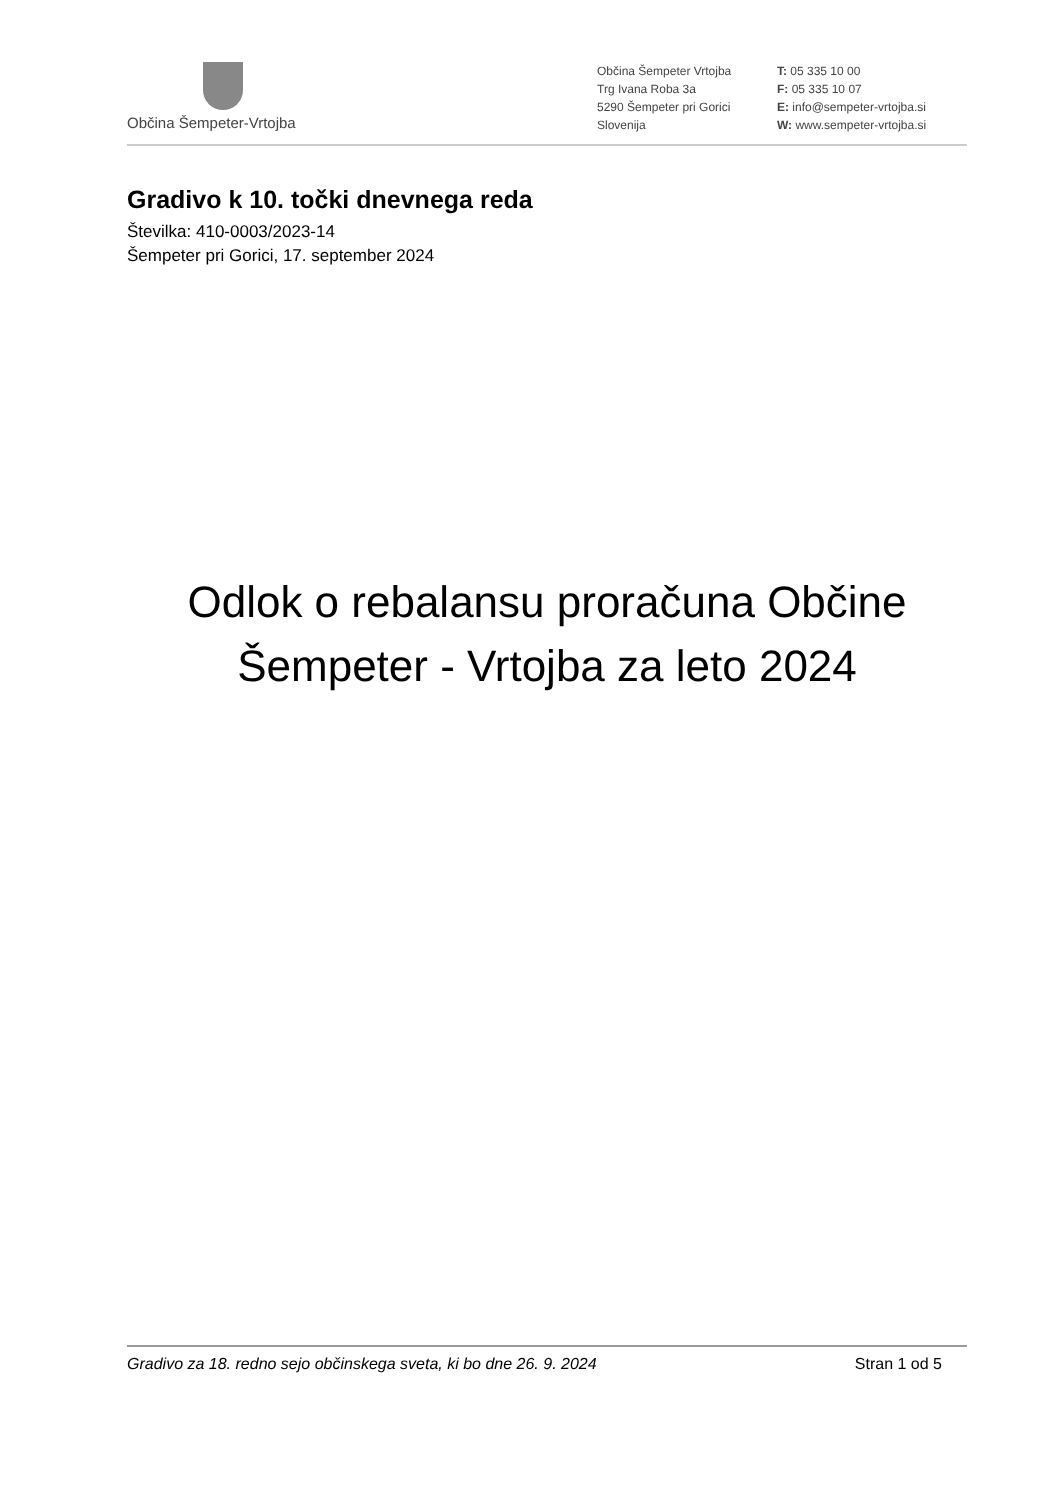Občina Šempeter-Vrtojba
Občina Šempeter Vrtojba
Trg Ivana Roba 3a
5290 Šempeter pri Gorici
Slovenija
T: 05 335 10 00
F: 05 335 10 07
E: info@sempeter-vrtojba.si
W: www.sempeter-vrtojba.si
Gradivo k 10. točki dnevnega reda
Številka: 410-0003/2023-14
Šempeter pri Gorici, 17. september 2024
Odlok o rebalansu proračuna Občine
Šempeter - Vrtojba za leto 2024
Gradivo za 18. redno sejo občinskega sveta, ki bo dne 26. 9. 2024 Stran 1 od 5